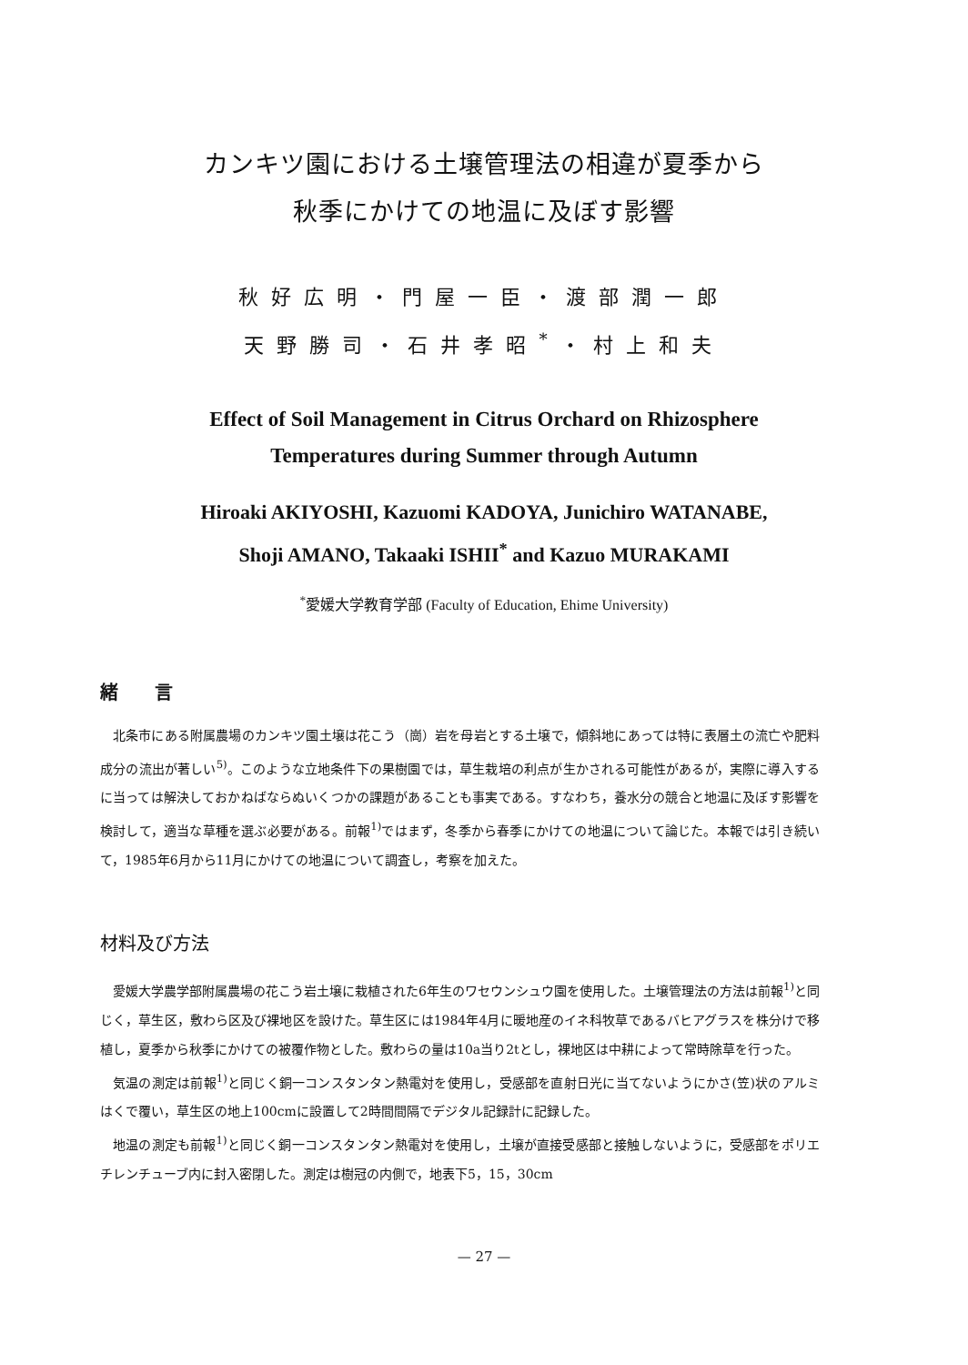カンキツ園における土壌管理法の相違が夏季から
秋季にかけての地温に及ぼす影響
秋好広明・門屋一臣・渡部潤一郎
天野勝司・石井孝昭<sup>*</sup>・村上和夫
Effect of Soil Management in Citrus Orchard on Rhizosphere
Temperatures during Summer through Autumn
Hiroaki AKIYOSHI, Kazuomi KADOYA, Junichiro WATANABE,
Shoji AMANO, Takaaki ISHII<sup>*</sup> and Kazuo MURAKAMI
<sup>*</sup> 愛媛大学教育学部 (Faculty of Education, Ehime University)
緒　　言
北条市にある附属農場のカンキツ園土壌は花こう（崗）岩を母岩とする土壌で，傾斜地にあっては特に表層土の流亡や肥料成分の流出が著しい<sup>5)</sup>。このような立地条件下の果樹園では，草生栽培の利点が生かされる可能性があるが，実際に導入するに当っては解決しておかねばならぬいくつかの課題があることも事実である。すなわち，養水分の競合と地温に及ぼす影響を検討して，適当な草種を選ぶ必要がある。前報<sup>1)</sup>ではまず，冬季から春季にかけての地温について論じた。本報では引き続いて，1985年6月から11月にかけての地温について調査し，考察を加えた。
材料及び方法
愛媛大学農学部附属農場の花こう岩土壌に栽植された6年生のワセウンシュウ園を使用した。土壌管理法の方法は前報<sup>1)</sup>と同じく，草生区，敷わら区及び裸地区を設けた。草生区には1984年4月に暖地産のイネ科牧草であるバヒアグラスを株分けで移植し，夏季から秋季にかけての被覆作物とした。敷わらの量は10a当り2tとし，裸地区は中耕によって常時除草を行った。
気温の測定は前報<sup>1)</sup>と同じく銅一コンスタンタン熱電対を使用し，受感部を直射日光に当てないようにかさ(笠)状のアルミはくで覆い，草生区の地上100cmに設置して2時間間隔でデジタル記録計に記録した。
地温の測定も前報<sup>1)</sup>と同じく銅一コンスタンタン熱電対を使用し，土壌が直接受感部と接触しないように，受感部をポリエチレンチューブ内に封入密閉した。測定は樹冠の内側で，地表下5，15，30cm
— 27 —